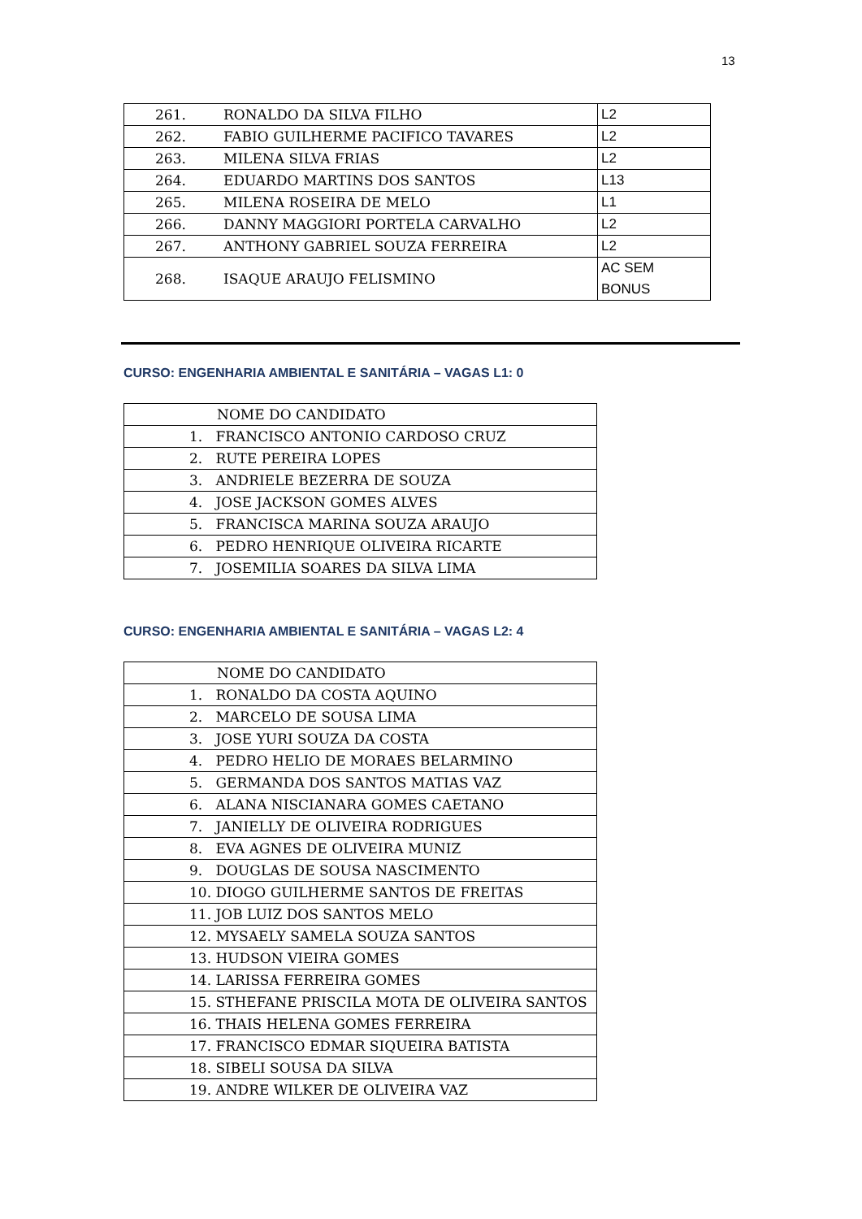13
| 261. | RONALDO DA SILVA FILHO | L2 |
| 262. | FABIO GUILHERME PACIFICO TAVARES | L2 |
| 263. | MILENA SILVA FRIAS | L2 |
| 264. | EDUARDO MARTINS DOS SANTOS | L13 |
| 265. | MILENA ROSEIRA DE MELO | L1 |
| 266. | DANNY MAGGIORI PORTELA CARVALHO | L2 |
| 267. | ANTHONY GABRIEL SOUZA FERREIRA | L2 |
| 268. | ISAQUE ARAUJO FELISMINO | AC SEM BONUS |
CURSO: ENGENHARIA AMBIENTAL E SANITÁRIA – VAGAS L1: 0
| NOME DO CANDIDATO |
| 1. FRANCISCO ANTONIO CARDOSO CRUZ |
| 2. RUTE PEREIRA LOPES |
| 3. ANDRIELE BEZERRA DE SOUZA |
| 4. JOSE JACKSON GOMES ALVES |
| 5. FRANCISCA MARINA SOUZA ARAUJO |
| 6. PEDRO HENRIQUE OLIVEIRA RICARTE |
| 7. JOSEMILIA SOARES DA SILVA LIMA |
CURSO: ENGENHARIA AMBIENTAL E SANITÁRIA – VAGAS L2: 4
| NOME DO CANDIDATO |
| 1. RONALDO DA COSTA AQUINO |
| 2. MARCELO DE SOUSA LIMA |
| 3. JOSE YURI SOUZA DA COSTA |
| 4. PEDRO HELIO DE MORAES BELARMINO |
| 5. GERMANDA DOS SANTOS MATIAS VAZ |
| 6. ALANA NISCIANARA GOMES CAETANO |
| 7. JANIELLY DE OLIVEIRA RODRIGUES |
| 8. EVA AGNES DE OLIVEIRA MUNIZ |
| 9. DOUGLAS DE SOUSA NASCIMENTO |
| 10. DIOGO GUILHERME SANTOS DE FREITAS |
| 11. JOB LUIZ DOS SANTOS MELO |
| 12. MYSAELY SAMELA SOUZA SANTOS |
| 13. HUDSON VIEIRA GOMES |
| 14. LARISSA FERREIRA GOMES |
| 15. STHEFANE PRISCILA MOTA DE OLIVEIRA SANTOS |
| 16. THAIS HELENA GOMES FERREIRA |
| 17. FRANCISCO EDMAR SIQUEIRA BATISTA |
| 18. SIBELI SOUSA DA SILVA |
| 19. ANDRE WILKER DE OLIVEIRA VAZ |